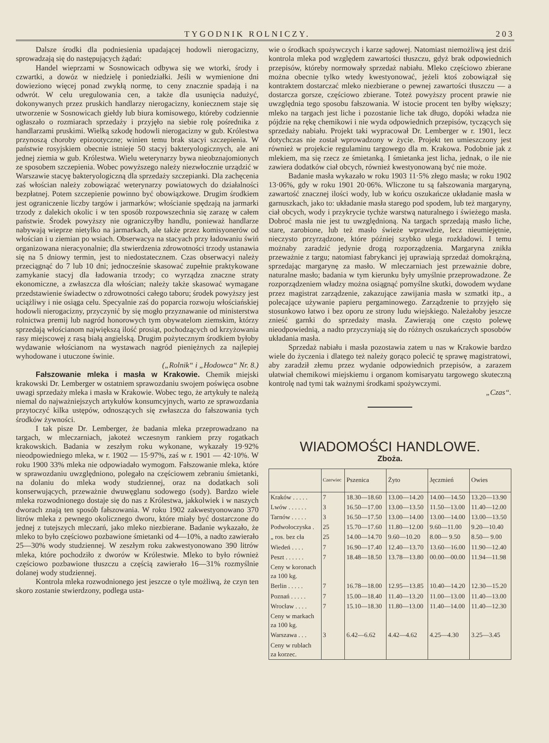TYGODNIK ROLNICZY. 203
Dalsze środki dla podniesienia upadającej hodowli nierogacizny, sprowadzają się do następujących żądań:
Handel wieprzami w Sosnowicach odbywa się we wtorki, środy i czwartki, a dowóz w niedzielę i poniedziałki. Jeśli w wymienione dni dowieziono więcej ponad zwykłą normę, to ceny znacznie spadają i na odwrót. W celu uregulowania cen, a także dla usunięcia nadużyć, dokonywanych przez pruskich handlarzy nierogacizny, koniecznem staje się utworzenie w Sosnowicach giełdy lub biura komisowego, któreby codziennie ogłaszało o rozmiarach sprzedaży i przyjęło na siebie rolę pośrednika z handlarzami pruskimi. Wielką szkodę hodowli nierogacizny w gub. Królestwa przynoszą choroby epizootyczne; winien temu brak stacyi szczepienia. W państwie rosyjskiem obecnie istnieje 50 stacyj bakteryologicznych, ale ani jednej ziemia w gub. Królestwa. Wielu weterynarzy bywa nieobznajomionych ze sposobem szczepienia. Wobec powyższego należy niezwłocznie urządzić w Warszawie stacyę bakteryologiczną dla sprzedaży szczepianki. Dla zachęcenia zaś włościan należy zobowiązać weterynarzy powiatowych do działalności bezpłatnej. Potem szczepienie powinno być obowiązkowe. Drugim środkiem jest ograniczenie liczby targów i jarmarków; włościanie spędzają na jarmarki trzody z dalekich okolic i w ten sposób rozpowszechnia się zarazę w całem państwie. Środek powyższy nie ograniczyłby handlu, ponieważ handlarze nabywają wieprze nietylko na jarmarkach, ale także przez komisyonerów od włościan i u ziemian po wsiach. Obserwacya na stacyach przy ładowaniu świń organizowana nieracyonalnie; dla stwierdzenia zdrowotności trzody ustanawia się na 5 dniowy termin, jest to niedostatecznem. Czas obserwacyi należy przeciągnąć do 7 lub 10 dni; jednocześnie skasować zupełnie praktykowane zamykanie stacyj dla ładowania trzody; co wyrządza znaczne straty ekonomiczne, a zwłaszcza dla włościan; należy także skasować wymagane przedstawienie świadectw o zdrowotności całego taboru; środek powyższy jest uciążliwy i nie osiąga celu. Specyalnie zaś do poparcia rozwoju włościańskiej hodowli nierogacizny, przyczynić by się mogło przyznawanie od ministerstwa rolnictwa premij lub nagród honorowych tym obywatelom ziemskim, którzy sprzedają włościanom największą ilość prosiąt, pochodzących od krzyżowania rasy miejscowej z rasą białą angielską. Drugim pożytecznym środkiem byłoby wydawanie włościanom na wystawach nagród pieniężnych za najlepiej wyhodowane i utuczone świnie.
(„Rolnik“ i „Hodowca“ Nr. 8.)
Fałszowanie mleka i masła w Krakowie. Chemik miejski krakowski Dr. Lemberger w ostatniem sprawozdaniu swojem poświęca osobne uwagi sprzedaży mleka i masła w Krakowie. Wobec tego, że artykuły te należą niemal do najważniejszych artykułów konsumcyjnych, warto ze sprawozdania przytoczyć kilka ustępów, odnoszących się zwłaszcza do fałszowania tych środków żywności.
I tak pisze Dr. Lemberger, że badania mleka przeprowadzano na targach, w mleczarniach, jakoteż wczesnym rankiem przy rogatkach krakowskich. Badania w zeszłym roku wykonane, wykazały 19·92% nieodpowiedniego mleka, w r. 1902 — 15·97%, zaś w r. 1901 — 42·10%. W roku 1900 33% mleka nie odpowiadało wymogom. Fałszowanie mleka, które w sprawozdaniu uwzględniono, polegało na częściowem zebraniu śmietanki, na dolaniu do mleka wody studziennej, oraz na dodatkach soli konserwujących, przeważnie dwuwęglanu sodowego (sody). Bardzo wiele mleka rozwodnionego dostaje się do nas z Królestwa, jakkolwiek i w naszych dworach znają ten sposób fałszowania. W roku 1902 zakwestyonowano 370 litrów mleka z pewnego okolicznego dworu, które miały być dostarczone do jednej z tutejszych mleczarń, jako mleko niezbierane. Badanie wykazało, że mleko to było częściowo pozbawione śmietanki od 4—10%, a nadto zawierało 25—30% wody studziennej. W zeszłym roku zakwestyonowano 390 litrów mleka, które pochodziło z dworów w Królestwie. Mleko to było również częściowo pozbawione tłuszczu a częścią zawierało 16—31% rozmyślnie dolanej wody studziennej.
Kontrola mleka rozwodnionego jest jeszcze o tyle możliwą, że czyn ten skoro zostanie stwierdzony, podlega usta-
wie o środkach spożywczych i karze sądowej. Natomiast niemożliwą jest dziś kontrola mleka pod względem zawartości tłuszczu, gdyż brak odpowiednich przepisów, któreby normowały sprzedaż nabiału. Mleko częściowo zbierane można obecnie tylko wtedy kwestyonować, jeżeli ktoś zobowiązał się kontraktem dostarczać mleko niezbierane o pewnej zawartości tłuszczu — a dostarcza gorsze, częściowo zbierane. Toteż powyższy procent prawie nie uwzględnia tego sposobu fałszowania. W istocie procent ten byłby większy; mleko na targach jest liche i pozostanie liche tak długo, dopóki władza nie pójdzie na rękę chemikowi i nie wyda odpowiednich przepisów, tyczących się sprzedaży nabiału. Projekt taki wypracował Dr. Lemberger w r. 1901, lecz dotychczas nie został wprowadzony w życie. Projekt ten umieszczony jest również w projekcie regulaminu targowego dla m. Krakowa. Podobnie jak z mlekiem, ma się rzecz ze śmietanką. I śmietanka jest licha, jednak, o ile nie zawiera dodatków ciał obcych, również kwestyonowaną być nie może.
Badanie masła wykazało w roku 1903 11·5% złego masła; w roku 1902 13·06%, gdy w roku 1901 20·06%. Wliczone tu są fałszowania margaryną, zawartość znacznej ilości wody, lub w końcu oszukańcze układanie masła w garnuszkach, jako to: układanie masła starego pod spodem, lub też margaryny, ciał obcych, wody i przykrycie tychże warstwą naturalnego i świeżego masła. Dobroć masła nie jest tu uwzględnioną. Na targach sprzedają masło liche, stare, zarobione, lub też masło świeże wprawdzie, lecz nieumiejętnie, nieczysto przyrządzone, które później szybko ulega rozkładowi. I temu możnaby zaradzić jedynie drogą rozporządzenia. Margaryna znikła przeważnie z targu; natomiast fabrykanci jej uprawiają sprzedaż domokrążną, sprzedając margarynę za masło. W mleczarniach jest przeważnie dobre, naturalne masło; badania w tym kierunku były umyślnie przeprowadzone. Że rozporządzeniem władzy można osiągnąć pomyślne skutki, dowodem wydane przez magistrat zarządzenie, zakazujące zawijania masła w szmatki itp., a polecające używanie papieru pergaminowego. Zarządzenie to przyjęło się stosunkowo łatwo i bez oporu ze strony ludu wiejskiego. Należałoby jeszcze znieść garnki do sprzedaży masła. Zawierają one często polewę nieodpowiednią, a nadto przyczyniają się do różnych oszukańczych sposobów układania masła.
Sprzedaż nabiału i masła pozostawia zatem u nas w Krakowie bardzo wiele do życzenia i dlatego też należy gorąco polecić tę sprawę magistratowi, aby zaradził złemu przez wydanie odpowiednich przepisów, a zarazem ułatwiał chemikowi miejskiemu i organom komisaryatu targowego skuteczną kontrolę nad tymi tak ważnymi środkami spożywczymi.
„Czas“.
WIADOMOŚCI HANDLOWE.
Zboża.
| | Czerwiec | Pszenica | Żyto | Jęczmień | Owies |
| --- | --- | --- | --- | --- | --- |
| Kraków . . . . . | 7 | 18.30—18.60 | 13.00—14.20 | 14.00—14.50 | 13.20—13.90 |
| Lwów . . . . . . | 3 | 16.50—17.00 | 13.00—13.50 | 11.50—13.00 | 11.40—12.00 |
| Tarnów . . . . . | 3 | 16.50—17.50 | 13.00—14.00 | 13.00—14.00 | 13.00—13.50 |
| Podwołoczyska . | 25 | 15.70—17.60 | 11.80—12.00 | 9.60—11.00 | 9.20—10.40 |
| „ ros. bez cła | 25 | 14.00—14.70 | 9.60—10.20 | 8.00— 9.50 | 8.50— 9.00 |
| Wiedeń . . . . | 7 | 16.90—17.40 | 12.40—13.70 | 13.60—16.00 | 11.90—12.40 |
| Peszt . . . . . . | 7 | 18.48—18.50 | 13.78—13.80 | 00.00—00.00 | 11.94—11.98 |
| Ceny w koronach za 100 kg. | | | | | |
| Berlin . . . . . | 7 | 16.78—18.00 | 12.95—13.85 | 10.40—14.20 | 12.30—15.20 |
| Poznań . . . . . | 7 | 15.00—18.40 | 11.40—13.20 | 11.00—13.00 | 11.40—13.00 |
| Wrocław . . . . | 7 | 15.10—18.30 | 11.80—13.00 | 11.40—14.00 | 11.40—12.30 |
| Ceny w markach za 100 kg. | | | | | |
| Warszawa . . . | 3 | 6.42—6.62 | 4.42—4.62 | 4.25—4.30 | 3.25—3.45 |
| Ceny w rublach za korzec. | | | | | |